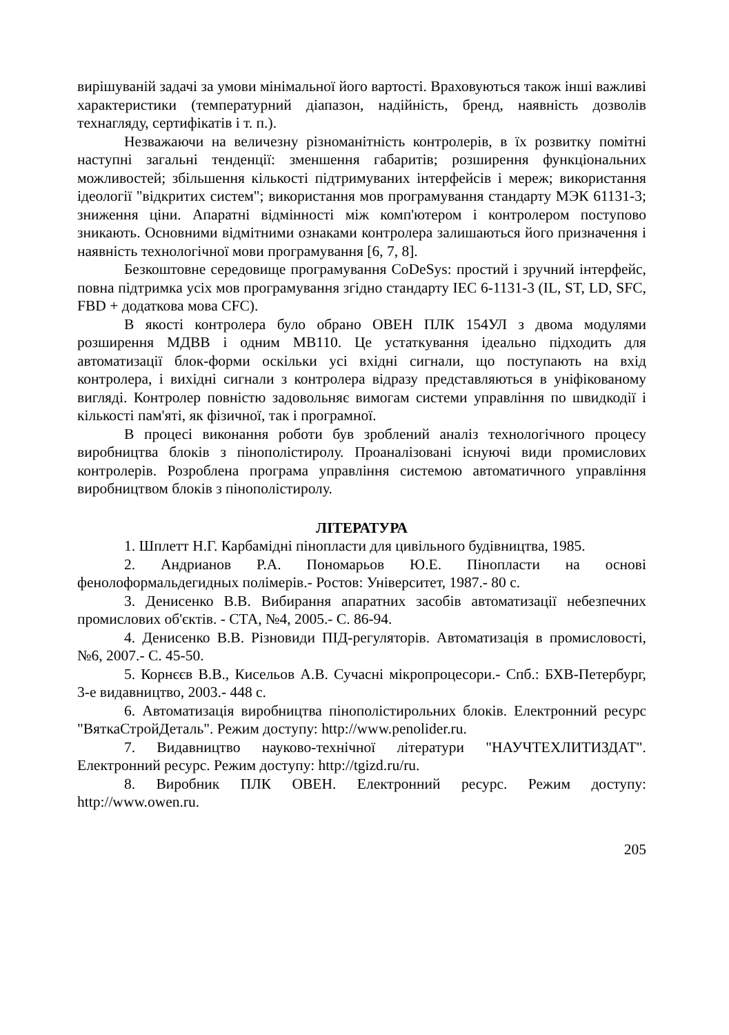вирішуваній задачі за умови мінімальної його вартості. Враховуються також інші важливі характеристики (температурний діапазон, надійність, бренд, наявність дозволів технагляду, сертифікатів і т. п.).
Незважаючи на величезну різноманітність контролерів, в їх розвитку помітні наступні загальні тенденції: зменшення габаритів; розширення функціональних можливостей; збільшення кількості підтримуваних інтерфейсів і мереж; використання ідеології "відкритих систем"; використання мов програмування стандарту МЭК 61131-3; зниження ціни. Апаратні відмінності між комп'ютером і контролером поступово зникають. Основними відмітними ознаками контролера залишаються його призначення і наявність технологічної мови програмування [6, 7, 8].
Безкоштовне середовище програмування CoDeSys: простий і зручний інтерфейс, повна підтримка усіх мов програмування згідно стандарту IEC 6-1131-3 (IL, ST, LD, SFC, FBD + додаткова мова CFC).
В якості контролера було обрано ОВЕН ПЛК 154УЛ з двома модулями розширення МДВВ і одним МВ110. Це устаткування ідеально підходить для автоматизації блок-форми оскільки усі вхідні сигнали, що поступають на вхід контролера, і вихідні сигнали з контролера відразу представляються в уніфікованому вигляді. Контролер повністю задовольняє вимогам системи управління по швидкодії і кількості пам'яті, як фізичної, так і програмної.
В процесі виконання роботи був зроблений аналіз технологічного процесу виробництва блоків з пінополістиролу. Проаналізовані існуючі види промислових контролерів. Розроблена програма управління системою автоматичного управління виробництвом блоків з пінополістиролу.
ЛІТЕРАТУРА
1. Шплетт Н.Г. Карбамідні пінопласти для цивільного будівництва, 1985.
2. Андрианов Р.А. Пономарьов Ю.Е. Пінопласти на основі фенолоформальдегидных полімерів.- Ростов: Університет, 1987.- 80 с.
3. Денисенко В.В. Вибирання апаратних засобів автоматизації небезпечних промислових об'єктів. - СТА, №4, 2005.- С. 86-94.
4. Денисенко В.В. Різновиди ПІД-регуляторів. Автоматизація в промисловості, №6, 2007.- С. 45-50.
5. Корнєєв В.В., Кисельов А.В. Сучасні мікропроцесори.- Спб.: БХВ-Петербург, 3-е видавництво, 2003.- 448 с.
6. Автоматизація виробництва пінополістирольних блоків. Електронний ресурс "ВяткаСтройДеталь". Режим доступу: http://www.penolider.ru.
7. Видавництво науково-технічної літератури "НАУЧТЕХЛИТИЗДАТ". Електронний ресурс. Режим доступу: http://tgizd.ru/ru.
8. Виробник ПЛК ОВЕН. Електронний ресурс. Режим доступу: http://www.owen.ru.
205